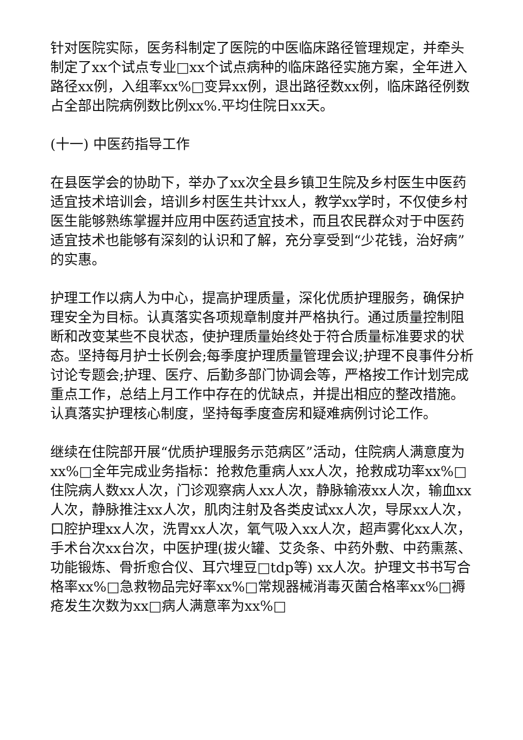针对医院实际，医务科制定了医院的中医临床路径管理规定，并牵头制定了xx个试点专业□xx个试点病种的临床路径实施方案，全年进入路径xx例，入组率xx%□变异xx例，退出路径数xx例，临床路径例数占全部出院病例数比例xx%.平均住院日xx天。
(十一) 中医药指导工作
在县医学会的协助下，举办了xx次全县乡镇卫生院及乡村医生中医药适宜技术培训会，培训乡村医生共计xx人，教学xx学时，不仅使乡村医生能够熟练掌握并应用中医药适宜技术，而且农民群众对于中医药适宜技术也能够有深刻的认识和了解，充分享受到“少花钱，治好病”的实惠。
护理工作以病人为中心，提高护理质量，深化优质护理服务，确保护理安全为目标。认真落实各项规章制度并严格执行。通过质量控制阻断和改变某些不良状态，使护理质量始终处于符合质量标准要求的状态。坚持每月护士长例会;每季度护理质量管理会议;护理不良事件分析讨论专题会;护理、医疗、后勤多部门协调会等，严格按工作计划完成重点工作，总结上月工作中存在的优缺点，并提出相应的整改措施。认真落实护理核心制度，坚持每季度查房和疑难病例讨论工作。
继续在住院部开展“优质护理服务示范病区”活动，住院病人满意度为xx%□全年完成业务指标：抢救危重病人xx人次，抢救成功率xx%□住院病人数xx人次，门诊观察病人xx人次，静脉输液xx人次，输血xx人次，静脉推注xx人次，肌肉注射及各类皮试xx人次，导尿xx人次，口腔护理xx人次，洗胃xx人次，氧气吸入xx人次，超声雾化xx人次，手术台次xx台次，中医护理(拔火罐、艾灸条、中药外敷、中药熏蒸、功能锻炼、骨折愈合仪、耳穴埋豆□tdp等) xx人次。护理文书书写合格率xx%□急救物品完好率xx%□常规器械消毒灭菌合格率xx%□褥疮发生次数为xx□病人满意率为xx%□